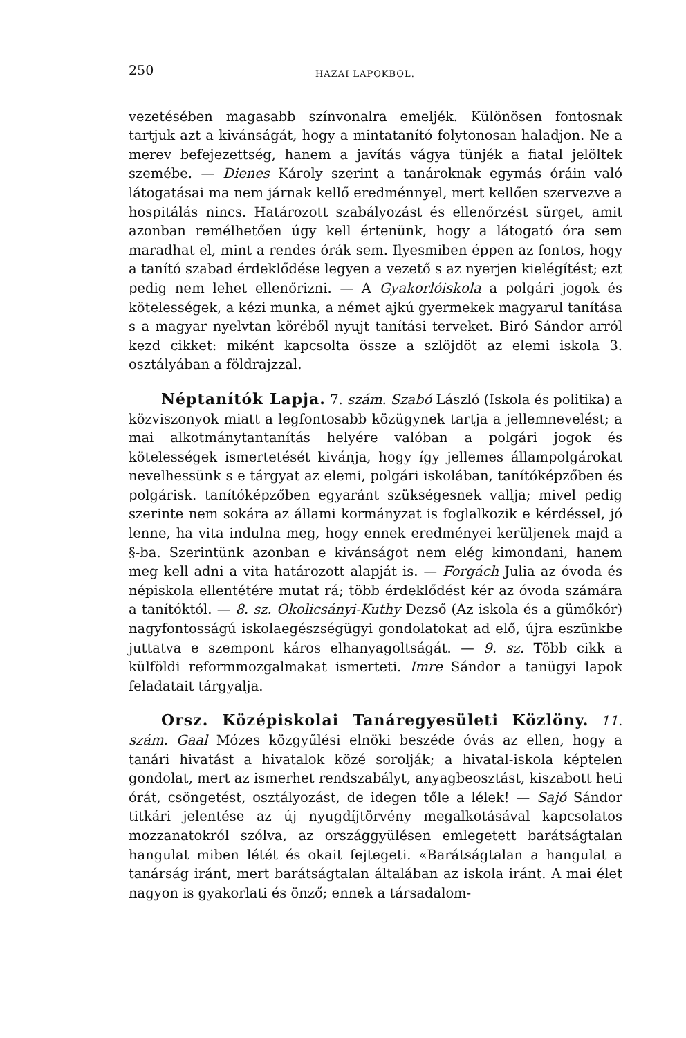250 HAZAI LAPOKBÓL.
vezetésében magasabb színvonalra emeljék. Különösen fontosnak tartjuk azt a kivánságát, hogy a mintatanító folytonosan haladjon. Ne a merev befejezettség, hanem a javítás vágya tünjék a fiatal jelöltek szemébe. — Dienes Károly szerint a tanároknak egymás óráin való látogatásai ma nem járnak kellő eredménnyel, mert kellően szervezve a hospitálás nincs. Határozott szabályozást és ellenőrzést sürget, amit azonban remélhetően úgy kell értenünk, hogy a látogató óra sem maradhat el, mint a rendes órák sem. Ilyesmiben éppen az fontos, hogy a tanító szabad érdeklődése legyen a vezető s az nyerjen kielégítést; ezt pedig nem lehet ellenőrizni. — A Gyakorlóiskola a polgári jogok és kötelességek, a kézi munka, a német ajkú gyermekek magyarul tanítása s a magyar nyelvtan köréből nyujt tanítási terveket. Biró Sándor arról kezd cikket: miként kapcsolta össze a szlöjdöt az elemi iskola 3. osztályában a földrajzzal.
Néptanítók Lapja. 7. szám. Szabó László (Iskola és politika) a közviszonyok miatt a legfontosabb közügynek tartja a jellemnevelést; a mai alkotmánytantanítás helyére valóban a polgári jogok és kötelességek ismertetését kivánja, hogy így jellemes állampolgárokat nevelhessünk s e tárgyat az elemi, polgári iskolában, tanítóképzőben és polgárisk. tanítóképzőben egyaránt szükségesnek vallja; mivel pedig szerinte nem sokára az állami kormányzat is foglalkozik e kérdéssel, jó lenne, ha vita indulna meg, hogy ennek eredményei kerüljenek majd a §-ba. Szerintünk azonban e kivánságot nem elég kimondani, hanem meg kell adni a vita határozott alapját is. — Forgách Julia az óvoda és népiskola ellentétére mutat rá; több érdeklődést kér az óvoda számára a tanítóktól. — 8. sz. Okolicsányi-Kuthy Dezső (Az iskola és a gümőkór) nagyfontosságú iskolaegészségügyi gondolatokat ad elő, újra eszünkbe juttatva e szempont káros elhanyagoltságát. — 9. sz. Több cikk a külföldi reformmozgalmakat ismerteti. Imre Sándor a tanügyi lapok feladatait tárgyalja.
Orsz. Középiskolai Tanáregyesületi Közlöny. 11. szám. Gaal Mózes közgyűlési elnöki beszéde óvás az ellen, hogy a tanári hivatást a hivatalok közé sorolják; a hivatal-iskola képtelen gondolat, mert az ismerhet rendszabályt, anyagbeosztást, kiszabott heti órát, csöngetést, osztályozást, de idegen tőle a lélek! — Sajó Sándor titkári jelentése az új nyugdíjtörvény megalkotásával kapcsolatos mozzanatokról szólva, az országgyülésen emlegetett barátságtalan hangulat miben létét és okait fejtegeti. «Barátságtalan a hangulat a tanárság iránt, mert barátságtalan általában az iskola iránt. A mai élet nagyon is gyakorlati és önző; ennek a társadalom-